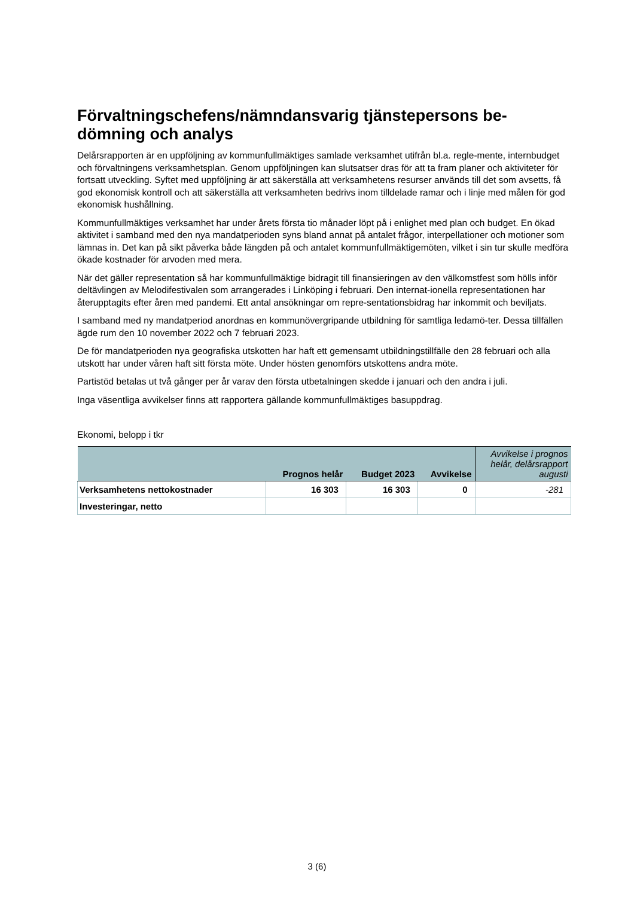Förvaltningschefens/nämndansvarig tjänstepersons be-
dömning och analys
Delårsrapporten är en uppföljning av kommunfullmäktiges samlade verksamhet utifrån bl.a. regle-mente, internbudget och förvaltningens verksamhetsplan. Genom uppföljningen kan slutsatser dras för att ta fram planer och aktiviteter för fortsatt utveckling. Syftet med uppföljning är att säkerställa att verksamhetens resurser används till det som avsetts, få god ekonomisk kontroll och att säkerställa att verksamheten bedrivs inom tilldelade ramar och i linje med målen för god ekonomisk hushållning.
Kommunfullmäktiges verksamhet har under årets första tio månader löpt på i enlighet med plan och budget. En ökad aktivitet i samband med den nya mandatperioden syns bland annat på antalet frågor, interpellationer och motioner som lämnas in. Det kan på sikt påverka både längden på och antalet kommunfullmäktigemöten, vilket i sin tur skulle medföra ökade kostnader för arvoden med mera.
När det gäller representation så har kommunfullmäktige bidragit till finansieringen av den välkomstfest som hölls inför deltävlingen av Melodifestivalen som arrangerades i Linköping i februari. Den internat-ionella representationen har återupptagits efter åren med pandemi. Ett antal ansökningar om repre-sentationsbidrag har inkommit och beviljats.
I samband med ny mandatperiod anordnas en kommunövergripande utbildning för samtliga ledamö-ter. Dessa tillfällen ägde rum den 10 november 2022 och 7 februari 2023.
De för mandatperioden nya geografiska utskotten har haft ett gemensamt utbildningstillfälle den 28 februari och alla utskott har under våren haft sitt första möte. Under hösten genomförs utskottens andra möte.
Partistöd betalas ut två gånger per år varav den första utbetalningen skedde i januari och den andra i juli.
Inga väsentliga avvikelser finns att rapportera gällande kommunfullmäktiges basuppdrag.
Ekonomi, belopp i tkr
| | Prognos helår | Budget 2023 | Avvikelse | Avvikelse i prognos helår, delårsrapport augusti |
| --- | --- | --- | --- | --- |
| Verksamhetens nettokostnader | 16 303 | 16 303 | 0 | -281 |
| Investeringar, netto | | | | |
3 (6)